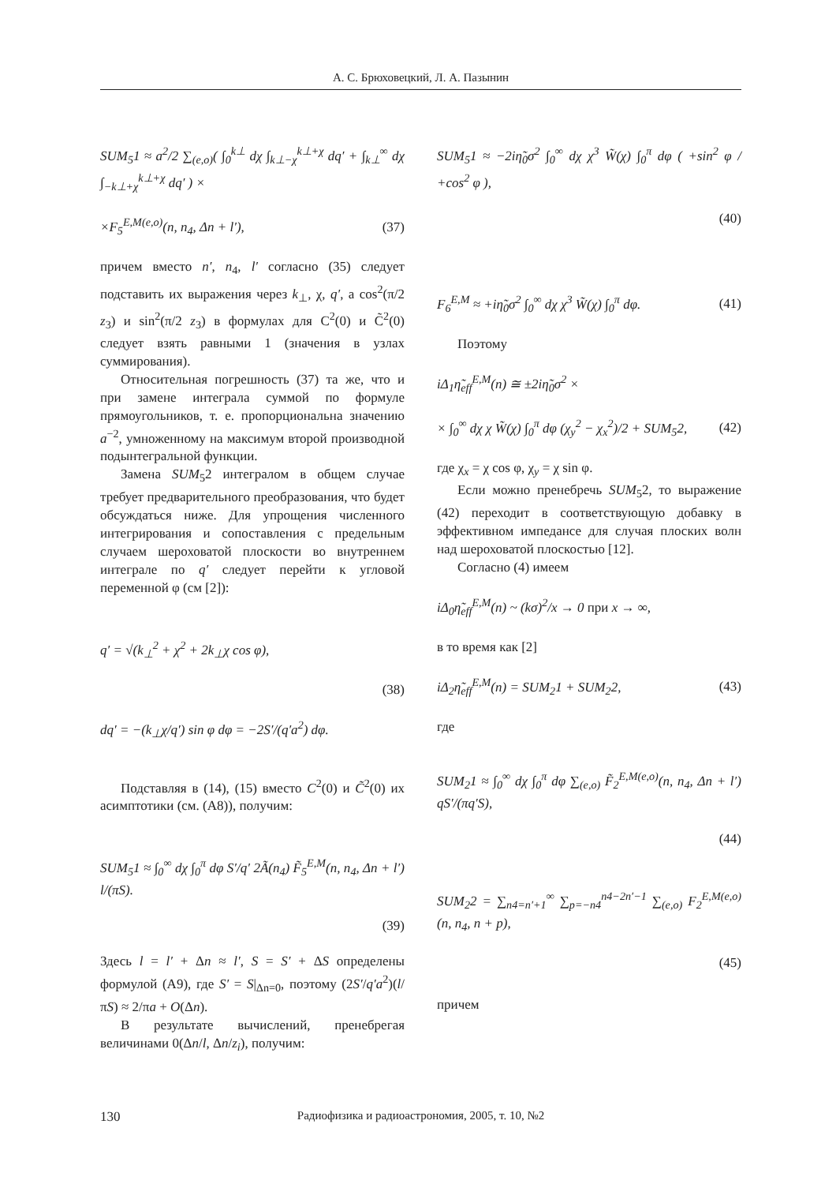А. С. Брюховецкий, Л. А. Пазынин
SUM<sub>5</sub>1 ≈ a<sup>2</sup>/2 ∑<sub>(e,o)</sub>( ∫<sub>0</sub><sup>k⊥</sup> dχ ∫<sub>k⊥−χ</sub><sup>k⊥+χ</sup> dq′ + ∫<sub>k⊥</sub><sup>∞</sup> dχ ∫<sub>−k⊥+χ</sub><sup>k⊥+χ</sup> dq′ ) ×
×F<sub>5</sub><sup>E,M(e,o)</sup>(n, n<sub>4</sub>, Δn + l′), (37)
причем вместо n′, n<sub>4</sub>, l′ согласно (35) следует подставить их выражения через k<sub>⊥</sub>, χ, q′, а cos<sup>2</sup>(π/2 z<sub>3</sub>) и sin<sup>2</sup>(π/2 z<sub>3</sub>) в формулах для C<sup>2</sup>(0) и C̃<sup>2</sup>(0) следует взять равными 1 (значения в узлах суммирования).
Относительная погрешность (37) та же, что и при замене интеграла суммой по формуле прямоугольников, т. е. пропорциональна значению a<sup>−2</sup>, умноженному на максимум второй производной подынтегральной функции.
Замена SUM<sub>5</sub>2 интегралом в общем случае требует предварительного преобразования, что будет обсуждаться ниже. Для упрощения численного интегрирования и сопоставления с предельным случаем шероховатой плоскости во внутреннем интеграле по q′ следует перейти к угловой переменной φ (см [2]):
q′ = √(k<sub>⊥</sub><sup>2</sup> + χ<sup>2</sup> + 2k<sub>⊥</sub>χ cos φ),
(38)
dq′ = −(k<sub>⊥</sub>χ/q′) sin φ dφ = −2S′/(q′a<sup>2</sup>) dφ.
Подставляя в (14), (15) вместо C<sup>2</sup>(0) и C̃<sup>2</sup>(0) их асимптотики (см. (А8)), получим:
SUM<sub>5</sub>1 ≈ ∫<sub>0</sub><sup>∞</sup> dχ ∫<sub>0</sub><sup>π</sup> dφ S′/q′ 2Ã(n<sub>4</sub>) F̃<sub>5</sub><sup>E,M</sup>(n, n<sub>4</sub>, Δn + l′) l/(πS).
(39)
Здесь l = l′ + Δn ≈ l′, S = S′ + ΔS определены формулой (А9), где S′ = S|<sub>Δn=0</sub>, поэтому (2S′/q′a<sup>2</sup>)(l/πS) ≈ 2/πa + O(Δn).
В результате вычислений, пренебрегая величинами 0(Δn/l, Δn/z<sub>i</sub>), получим:
SUM<sub>5</sub>1 ≈ −2iη̃<sub>0</sub>σ<sup>2</sup> ∫<sub>0</sub><sup>∞</sup> dχ χ<sup>3</sup> W̃(χ) ∫<sub>0</sub><sup>π</sup> dφ ( +sin<sup>2</sup> φ / +cos<sup>2</sup> φ ),
(40)
F<sub>6</sub><sup>E,M</sup> ≈ +iη̃<sub>0</sub>σ<sup>2</sup> ∫<sub>0</sub><sup>∞</sup> dχ χ<sup>3</sup> W̃(χ) ∫<sub>0</sub><sup>π</sup> dφ. (41)
Поэтому
iΔ<sub>1</sub>η̃<sub>eff</sub><sup>E,M</sup>(n) ≅ ±2iη̃<sub>0</sub>σ<sup>2</sup> ×
× ∫<sub>0</sub><sup>∞</sup> dχ χ W̃(χ) ∫<sub>0</sub><sup>π</sup> dφ (χ<sub>y</sub><sup>2</sup> − χ<sub>x</sub><sup>2</sup>)/2 + SUM<sub>5</sub>2, (42)
где χ<sub>x</sub> = χ cos φ, χ<sub>y</sub> = χ sin φ.
Если можно пренебречь SUM<sub>5</sub>2, то выражение (42) переходит в соответствующую добавку в эффективном импедансе для случая плоских волн над шероховатой плоскостью [12].
Согласно (4) имеем
iΔ<sub>0</sub>η̃<sub>eff</sub><sup>E,M</sup>(n) ~ (kσ)<sup>2</sup>/x → 0 при x → ∞,
в то время как [2]
iΔ<sub>2</sub>η̃<sub>eff</sub><sup>E,M</sup>(n) = SUM<sub>2</sub>1 + SUM<sub>2</sub>2, (43)
где
SUM<sub>2</sub>1 ≈ ∫<sub>0</sub><sup>∞</sup> dχ ∫<sub>0</sub><sup>π</sup> dφ ∑<sub>(e,o)</sub> F̃<sub>2</sub><sup>E,M(e,o)</sup>(n, n<sub>4</sub>, Δn + l′) qS′/(πq′S),
(44)
SUM<sub>2</sub>2 = ∑<sub>n4=n′+1</sub><sup>∞</sup> ∑<sub>p=−n4</sub><sup>n4−2n′−1</sup> ∑<sub>(e,o)</sub> F<sub>2</sub><sup>E,M(e,o)</sup>(n, n<sub>4</sub>, n + p),
(45)
причем
130
Радиофизика и радиоастрономия, 2005, т. 10, №2